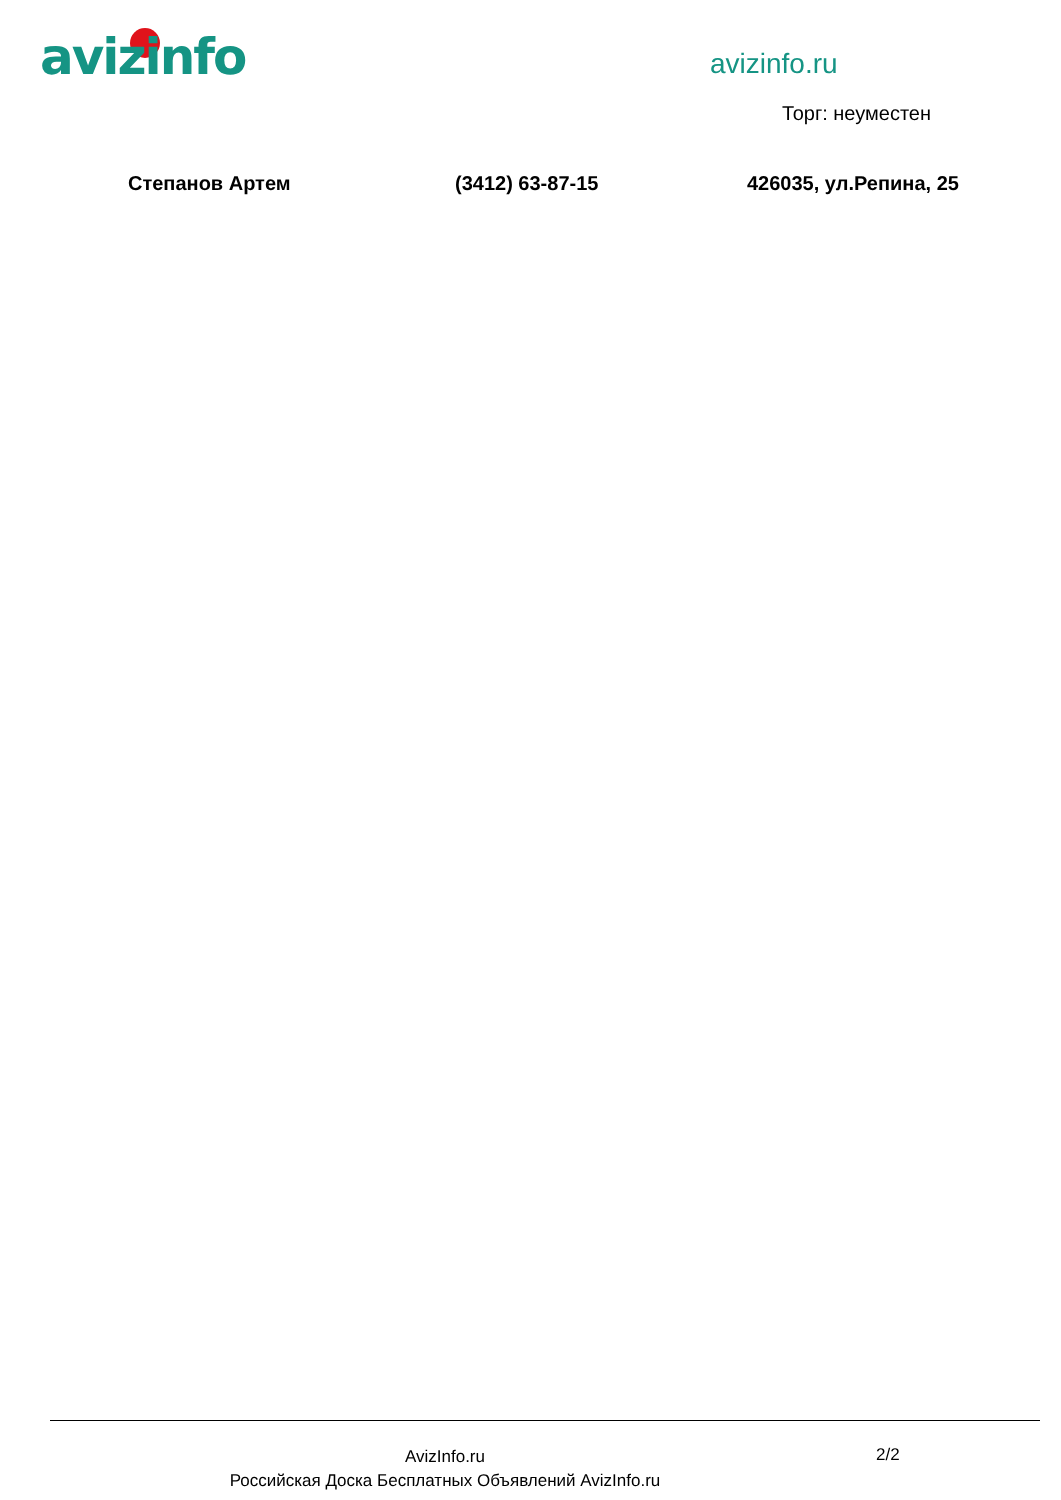avizinfo avizinfo.ru
Торг: неуместен
Степанов Артем (3412) 63-87-15 426035, ул.Репина, 25
AvizInfo.ru
Российская Доска Бесплатных Объявлений AvizInfo.ru
2/2